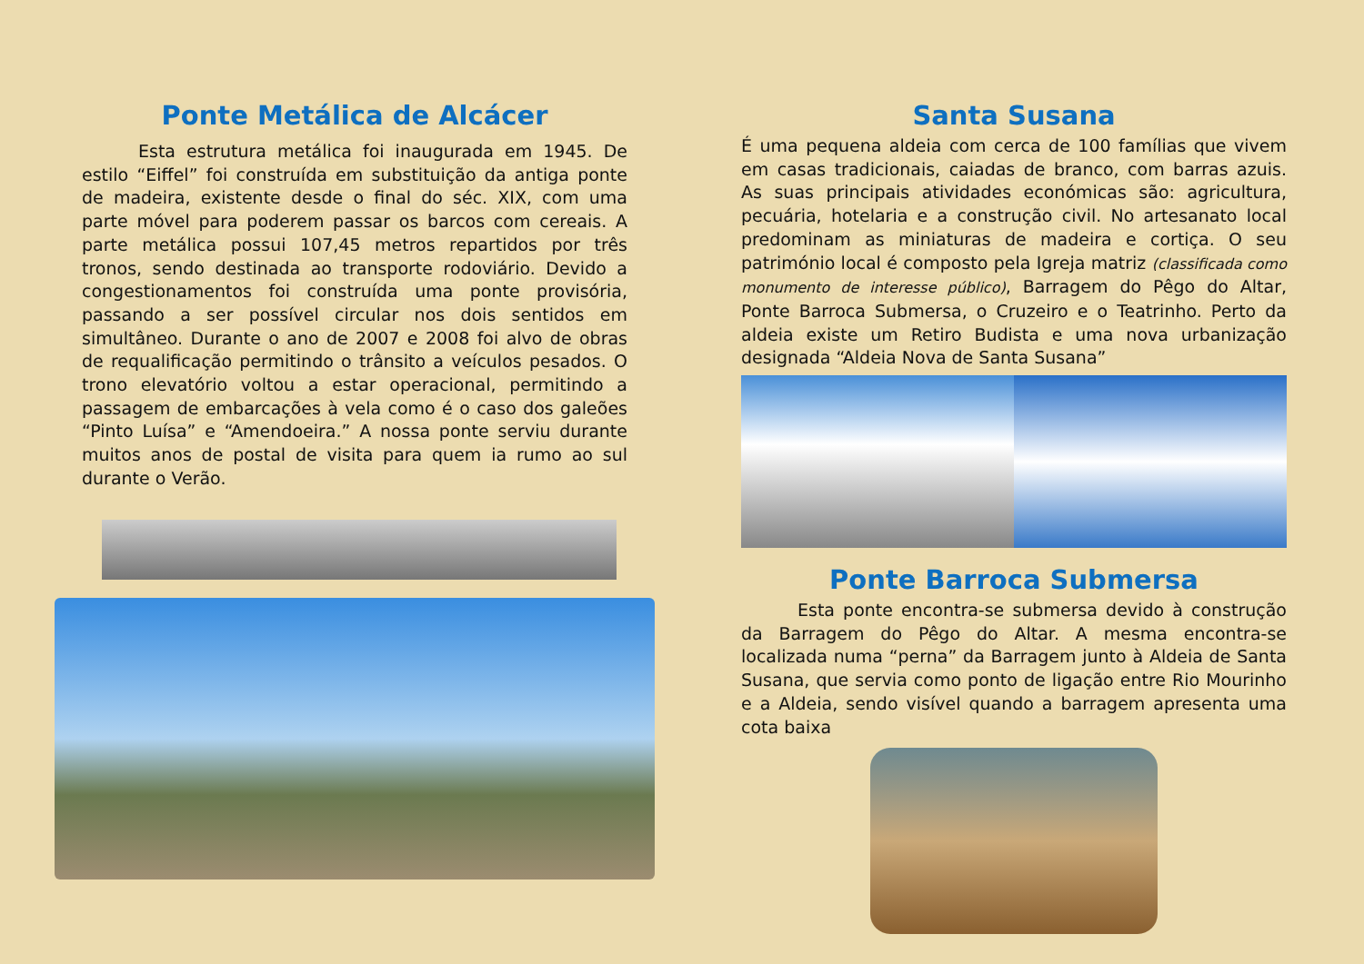Ponte Metálica de Alcácer
Esta estrutura metálica foi inaugurada em 1945. De estilo “Eiffel” foi construída em substituição da antiga ponte de madeira, existente desde o final do séc. XIX, com uma parte móvel para poderem passar os barcos com cereais. A parte metálica possui 107,45 metros repartidos por três tronos, sendo destinada ao transporte rodoviário. Devido a congestionamentos foi construída uma ponte provisória, passando a ser possível circular nos dois sentidos em simultâneo. Durante o ano de 2007 e 2008 foi alvo de obras de requalificação permitindo o trânsito a veículos pesados. O trono elevatório voltou a estar operacional, permitindo a passagem de embarcações à vela como é o caso dos galeões “Pinto Luísa” e “Amendoeira.” A nossa ponte serviu durante muitos anos de postal de visita para quem ia rumo ao sul durante o Verão.
Santa Susana
É uma pequena aldeia com cerca de 100 famílias que vivem em casas tradicionais, caiadas de branco, com barras azuis. As suas principais atividades económicas são: agricultura, pecuária, hotelaria e a construção civil. No artesanato local predominam as miniaturas de madeira e cortiça. O seu património local é composto pela Igreja matriz (classificada como monumento de interesse público), Barragem do Pêgo do Altar, Ponte Barroca Submersa, o Cruzeiro e o Teatrinho. Perto da aldeia existe um Retiro Budista e uma nova urbanização designada “Aldeia Nova de Santa Susana”
Ponte Barroca Submersa
Esta ponte encontra-se submersa devido à construção da Barragem do Pêgo do Altar. A mesma encontra-se localizada numa “perna” da Barragem junto à Aldeia de Santa Susana, que servia como ponto de ligação entre Rio Mourinho e a Aldeia, sendo visível quando a barragem apresenta uma cota baixa